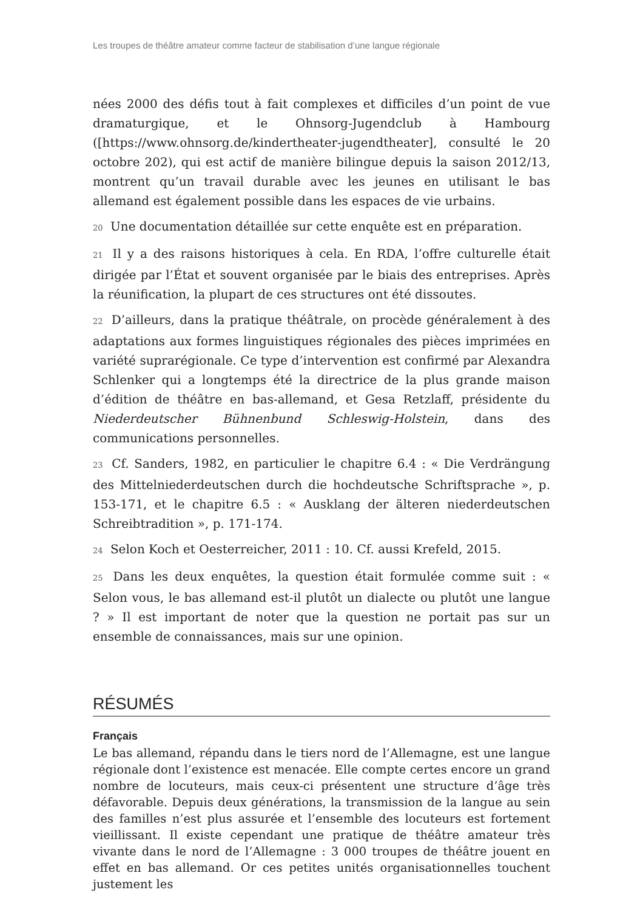Les troupes de théâtre amateur comme facteur de stabilisation d’une langue régionale
nées 2000 des défis tout à fait complexes et difficiles d’un point de vue dramaturgique, et le Ohnsorg-Jugendclub à Hambourg ([https://www.ohnsorg.de/kindertheater-jugendtheater], consulté le 20 octobre 202), qui est actif de manière bilingue depuis la saison 2012/13, montrent qu’un travail durable avec les jeunes en utilisant le bas allemand est également possible dans les espaces de vie urbains.
20 Une documentation détaillée sur cette enquête est en préparation.
21 Il y a des raisons historiques à cela. En RDA, l’offre culturelle était dirigée par l’État et souvent organisée par le biais des entreprises. Après la réunification, la plupart de ces structures ont été dissoutes.
22 D’ailleurs, dans la pratique théâtrale, on procède généralement à des adaptations aux formes linguistiques régionales des pièces imprimées en variété suprarégionale. Ce type d’intervention est confirmé par Alexandra Schlenker qui a longtemps été la directrice de la plus grande maison d’édition de théâtre en bas-allemand, et Gesa Retzlaff, présidente du Niederdeutscher Bühnenbund Schleswig-Holstein, dans des communications personnelles.
23 Cf. Sanders, 1982, en particulier le chapitre 6.4 : « Die Verdrängung des Mittelniederdeutschen durch die hochdeutsche Schriftsprache », p. 153-171, et le chapitre 6.5 : « Ausklang der älteren niederdeutschen Schreibtradition », p. 171-174.
24 Selon Koch et Oesterreicher, 2011 : 10. Cf. aussi Krefeld, 2015.
25 Dans les deux enquêtes, la question était formulée comme suit : « Selon vous, le bas allemand est-il plutôt un dialecte ou plutôt une langue ? » Il est important de noter que la question ne portait pas sur un ensemble de connaissances, mais sur une opinion.
RÉSUMÉS
Français
Le bas allemand, répandu dans le tiers nord de l’Allemagne, est une langue régionale dont l’existence est menacée. Elle compte certes encore un grand nombre de locuteurs, mais ceux-ci présentent une structure d’âge très défavorable. Depuis deux générations, la transmission de la langue au sein des familles n’est plus assurée et l’ensemble des locuteurs est fortement vieillissant. Il existe cependant une pratique de théâtre amateur très vivante dans le nord de l’Allemagne : 3 000 troupes de théâtre jouent en effet en bas allemand. Or ces petites unités organisationnelles touchent justement les